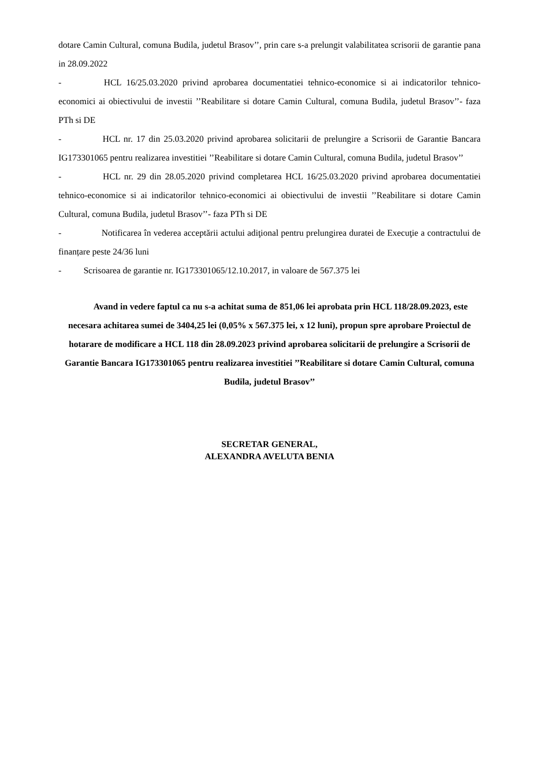dotare Camin Cultural, comuna Budila, judetul Brasov’’, prin care s-a prelungit valabilitatea scrisorii de garantie pana in 28.09.2022
- HCL 16/25.03.2020 privind aprobarea documentatiei tehnico-economice si ai indicatorilor tehnico-economici ai obiectivului de investii ’’Reabilitare si dotare Camin Cultural, comuna Budila, judetul Brasov’’- faza PTh si DE
- HCL nr. 17 din 25.03.2020 privind aprobarea solicitarii de prelungire a Scrisorii de Garantie Bancara IG173301065 pentru realizarea investitiei ’’Reabilitare si dotare Camin Cultural, comuna Budila, judetul Brasov’’
- HCL nr. 29 din 28.05.2020 privind completarea HCL 16/25.03.2020 privind aprobarea documentatiei tehnico-economice si ai indicatorilor tehnico-economici ai obiectivului de investii ’’Reabilitare si dotare Camin Cultural, comuna Budila, judetul Brasov’’- faza PTh si DE
- Notificarea în vederea acceptării actului adiţional pentru prelungirea duratei de Execuţie a contractului de finanțare peste 24/36 luni
- Scrisoarea de garantie nr. IG173301065/12.10.2017, in valoare de 567.375 lei
Avand in vedere faptul ca nu s-a achitat suma de 851,06 lei aprobata prin HCL 118/28.09.2023, este necesara achitarea sumei de 3404,25 lei (0,05% x 567.375 lei, x 12 luni), propun spre aprobare Proiectul de hotarare de modificare a HCL 118 din 28.09.2023 privind aprobarea solicitarii de prelungire a Scrisorii de Garantie Bancara IG173301065 pentru realizarea investitiei ’’Reabilitare si dotare Camin Cultural, comuna Budila, judetul Brasov’’
SECRETAR GENERAL,
ALEXANDRA AVELUTA BENIA